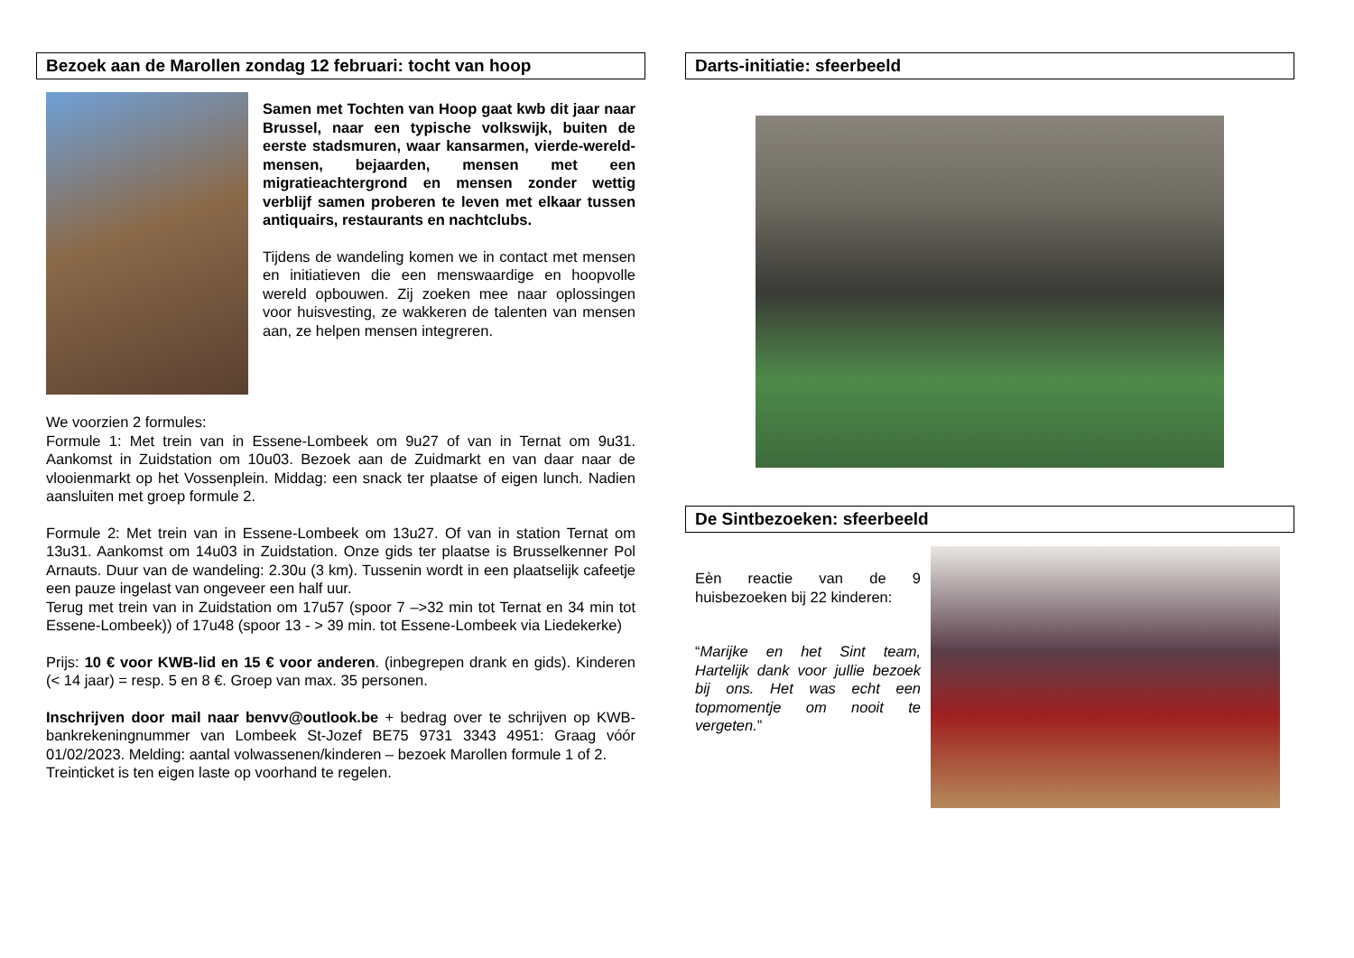Bezoek aan de Marollen zondag 12 februari: tocht van hoop
Samen met Tochten van Hoop gaat kwb dit jaar naar Brussel, naar een typische volkswijk, buiten de eerste stadsmuren, waar kansarmen, vierde-wereld-mensen, bejaarden, mensen met een migratieachtergrond en mensen zonder wettig verblijf samen proberen te leven met elkaar tussen antiquairs, restaurants en nachtclubs.
Tijdens de wandeling komen we in contact met mensen en initiatieven die een menswaardige en hoopvolle wereld opbouwen. Zij zoeken mee naar oplossingen voor huisvesting, ze wakkeren de talenten van mensen aan, ze helpen mensen integreren.
We voorzien 2 formules:
Formule 1: Met trein van in Essene-Lombeek om 9u27 of van in Ternat om 9u31. Aankomst in Zuidstation om 10u03. Bezoek aan de Zuidmarkt en van daar naar de vlooienmarkt op het Vossenplein. Middag: een snack ter plaatse of eigen lunch. Nadien aansluiten met groep formule 2.
Formule 2: Met trein van in Essene-Lombeek om 13u27. Of van in station Ternat om 13u31. Aankomst om 14u03 in Zuidstation. Onze gids ter plaatse is Brusselkenner Pol Arnauts. Duur van de wandeling: 2.30u (3 km). Tussenin wordt in een plaatselijk cafeetje een pauze ingelast van ongeveer een half uur.
Terug met trein van in Zuidstation om 17u57 (spoor 7 –>32 min tot Ternat en 34 min tot Essene-Lombeek)) of 17u48 (spoor 13 - > 39 min. tot Essene-Lombeek via Liedekerke)
Prijs: 10 € voor KWB-lid en 15 € voor anderen. (inbegrepen drank en gids). Kinderen (< 14 jaar) = resp. 5 en 8 €. Groep van max. 35 personen.
Inschrijven door mail naar benvv@outlook.be + bedrag over te schrijven op KWB-bankrekeningnummer van Lombeek St-Jozef BE75 9731 3343 4951: Graag vóór 01/02/2023. Melding: aantal volwassenen/kinderen – bezoek Marollen formule 1 of 2.
Treinticket is ten eigen laste op voorhand te regelen.
Darts-initiatie: sfeerbeeld
De Sintbezoeken: sfeerbeeld
Eèn reactie van de 9 huisbezoeken bij 22 kinderen:
“Marijke en het Sint team, Hartelijk dank voor jullie bezoek bij ons. Het was echt een topmomentje om nooit te vergeten.”